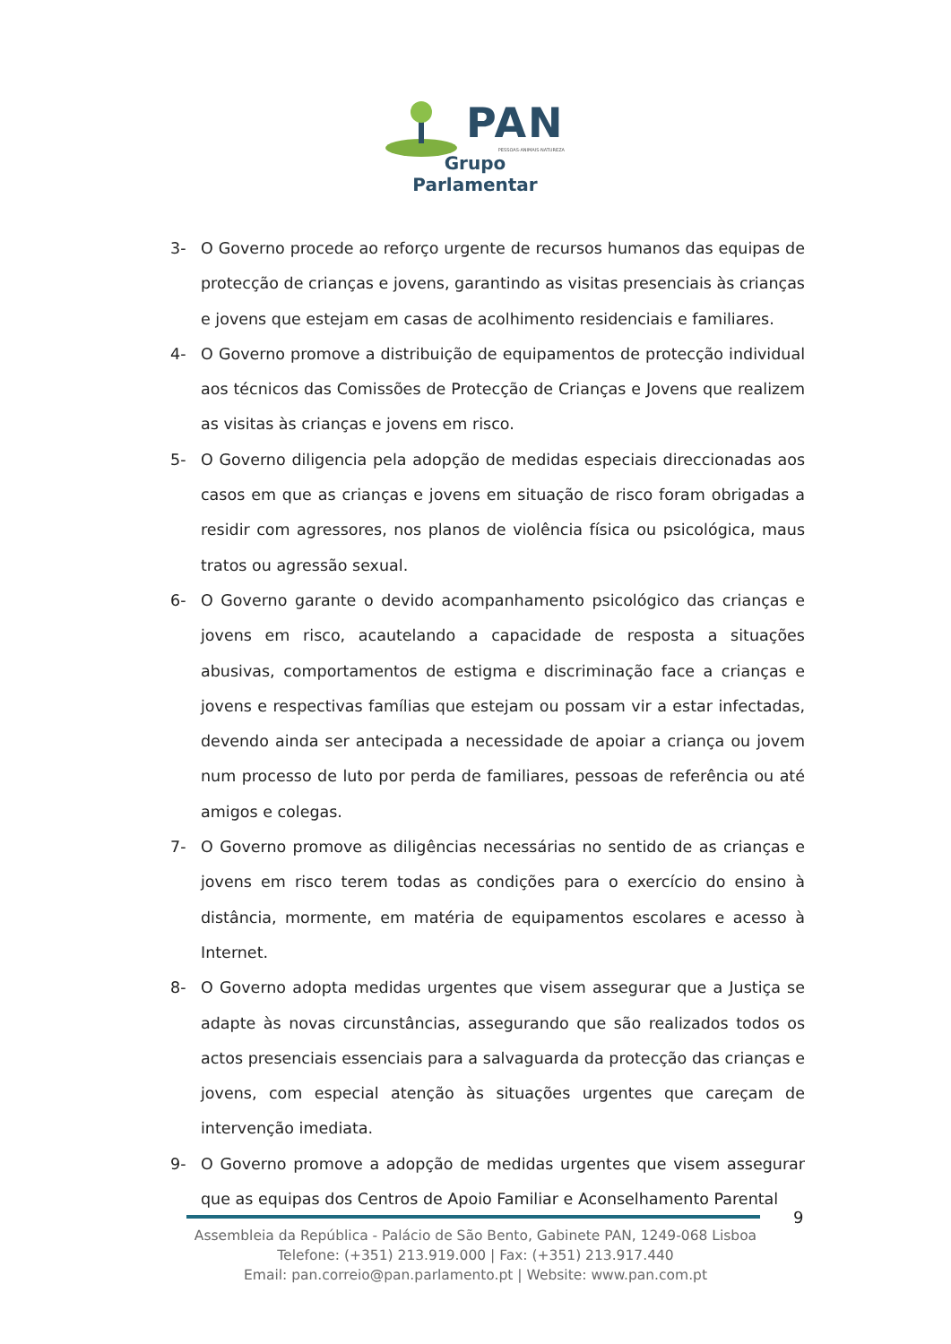PAN
PESSOAS·ANIMAIS·NATUREZA
Grupo Parlamentar
3- O Governo procede ao reforço urgente de recursos humanos das equipas de protecção de crianças e jovens, garantindo as visitas presenciais às crianças e jovens que estejam em casas de acolhimento residenciais e familiares.
4- O Governo promove a distribuição de equipamentos de protecção individual aos técnicos das Comissões de Protecção de Crianças e Jovens que realizem as visitas às crianças e jovens em risco.
5- O Governo diligencia pela adopção de medidas especiais direccionadas aos casos em que as crianças e jovens em situação de risco foram obrigadas a residir com agressores, nos planos de violência física ou psicológica, maus tratos ou agressão sexual.
6- O Governo garante o devido acompanhamento psicológico das crianças e jovens em risco, acautelando a capacidade de resposta a situações abusivas, comportamentos de estigma e discriminação face a crianças e jovens e respectivas famílias que estejam ou possam vir a estar infectadas, devendo ainda ser antecipada a necessidade de apoiar a criança ou jovem num processo de luto por perda de familiares, pessoas de referência ou até amigos e colegas.
7- O Governo promove as diligências necessárias no sentido de as crianças e jovens em risco terem todas as condições para o exercício do ensino à distância, mormente, em matéria de equipamentos escolares e acesso à Internet.
8- O Governo adopta medidas urgentes que visem assegurar que a Justiça se adapte às novas circunstâncias, assegurando que são realizados todos os actos presenciais essenciais para a salvaguarda da protecção das crianças e jovens, com especial atenção às situações urgentes que careçam de intervenção imediata.
9- O Governo promove a adopção de medidas urgentes que visem assegurar que as equipas dos Centros de Apoio Familiar e Aconselhamento Parental
9
Assembleia da República - Palácio de São Bento, Gabinete PAN, 1249-068 Lisboa
Telefone: (+351) 213.919.000 | Fax: (+351) 213.917.440
Email: pan.correio@pan.parlamento.pt | Website: www.pan.com.pt